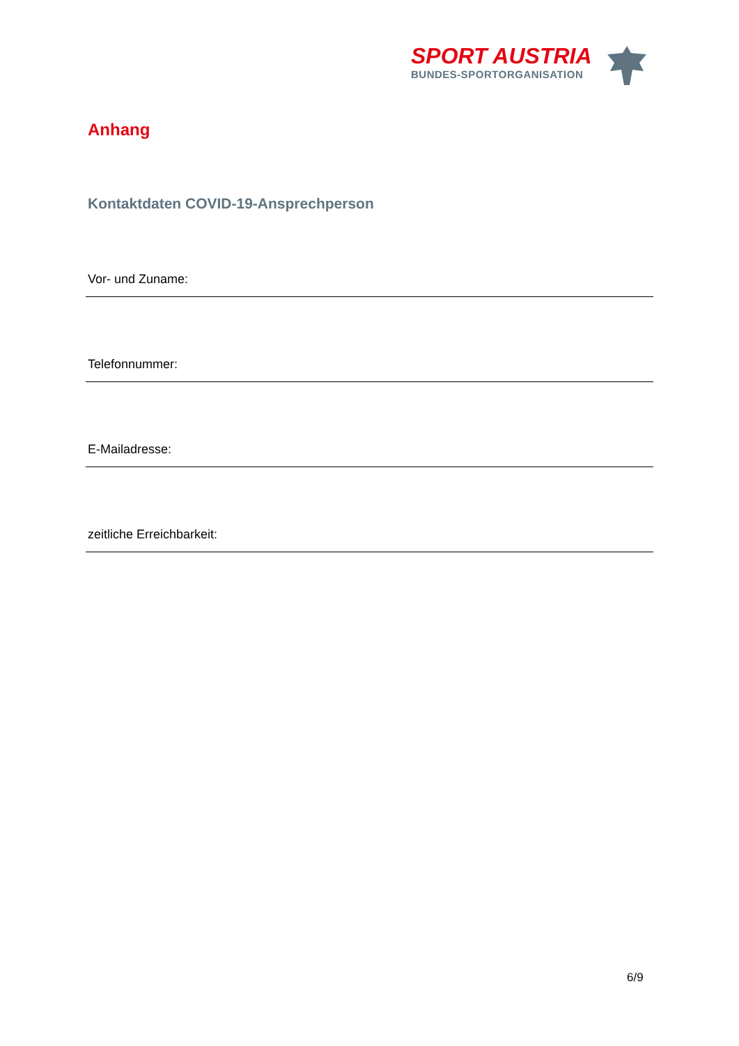SPORT AUSTRIA
BUNDES-SPORTORGANISATION
Anhang
Kontaktdaten COVID-19-Ansprechperson
Vor- und Zuname:
Telefonnummer:
E-Mailadresse:
zeitliche Erreichbarkeit:
6/9